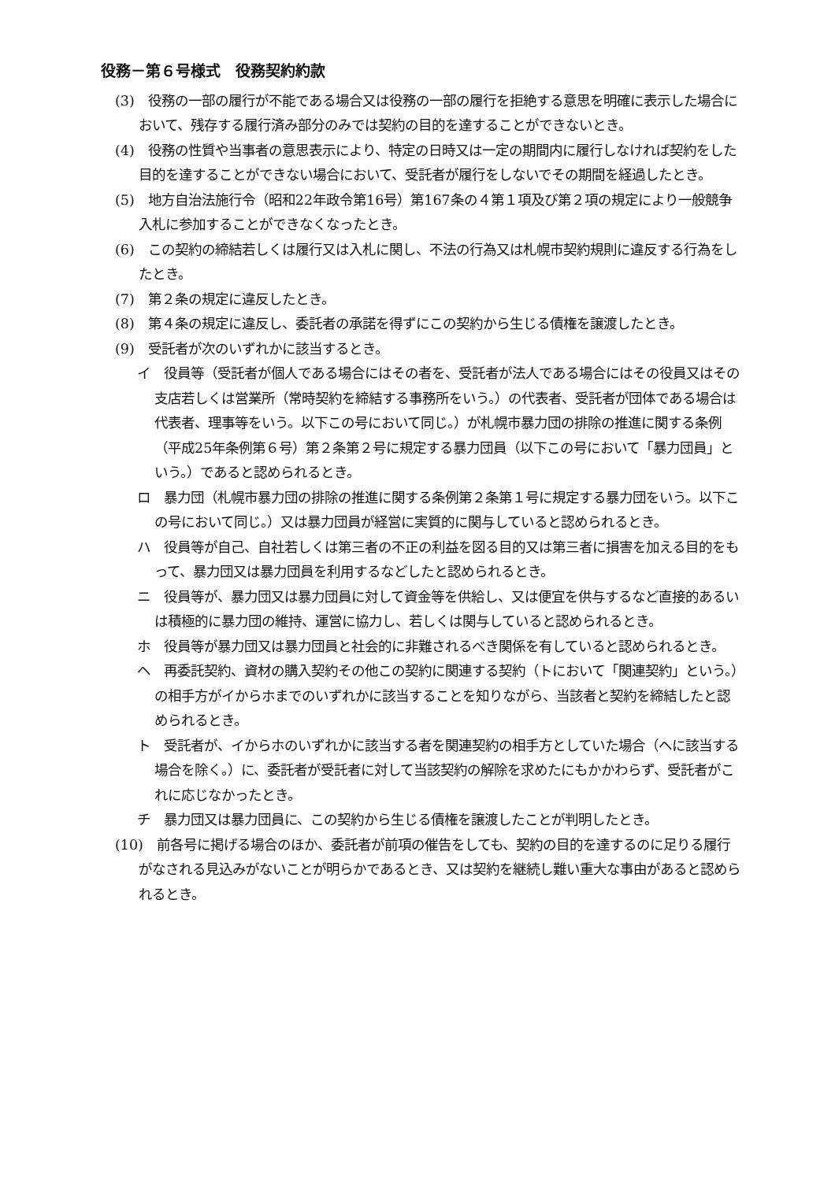役務－第６号様式　役務契約約款
(3)　役務の一部の履行が不能である場合又は役務の一部の履行を拒絶する意思を明確に表示した場合において、残存する履行済み部分のみでは契約の目的を達することができないとき。
(4)　役務の性質や当事者の意思表示により、特定の日時又は一定の期間内に履行しなければ契約をした目的を達することができない場合において、受託者が履行をしないでその期間を経過したとき。
(5)　地方自治法施行令（昭和22年政令第16号）第167条の４第１項及び第２項の規定により一般競争入札に参加することができなくなったとき。
(6)　この契約の締結若しくは履行又は入札に関し、不法の行為又は札幌市契約規則に違反する行為をしたとき。
(7)　第２条の規定に違反したとき。
(8)　第４条の規定に違反し、委託者の承諾を得ずにこの契約から生じる債権を譲渡したとき。
(9)　受託者が次のいずれかに該当するとき。
イ　役員等（受託者が個人である場合にはその者を、受託者が法人である場合にはその役員又はその支店若しくは営業所（常時契約を締結する事務所をいう。）の代表者、受託者が団体である場合は代表者、理事等をいう。以下この号において同じ。）が札幌市暴力団の排除の推進に関する条例（平成25年条例第６号）第２条第２号に規定する暴力団員（以下この号において「暴力団員」という。）であると認められるとき。
ロ　暴力団（札幌市暴力団の排除の推進に関する条例第２条第１号に規定する暴力団をいう。以下この号において同じ。）又は暴力団員が経営に実質的に関与していると認められるとき。
ハ　役員等が自己、自社若しくは第三者の不正の利益を図る目的又は第三者に損害を加える目的をもって、暴力団又は暴力団員を利用するなどしたと認められるとき。
ニ　役員等が、暴力団又は暴力団員に対して資金等を供給し、又は便宜を供与するなど直接的あるいは積極的に暴力団の維持、運営に協力し、若しくは関与していると認められるとき。
ホ　役員等が暴力団又は暴力団員と社会的に非難されるべき関係を有していると認められるとき。
ヘ　再委託契約、資材の購入契約その他この契約に関連する契約（トにおいて「関連契約」という。）の相手方がイからホまでのいずれかに該当することを知りながら、当該者と契約を締結したと認められるとき。
ト　受託者が、イからホのいずれかに該当する者を関連契約の相手方としていた場合（ヘに該当する場合を除く。）に、委託者が受託者に対して当該契約の解除を求めたにもかかわらず、受託者がこれに応じなかったとき。
チ　暴力団又は暴力団員に、この契約から生じる債権を譲渡したことが判明したとき。
(10)　前各号に掲げる場合のほか、委託者が前項の催告をしても、契約の目的を達するのに足りる履行がなされる見込みがないことが明らかであるとき、又は契約を継続し難い重大な事由があると認められるとき。